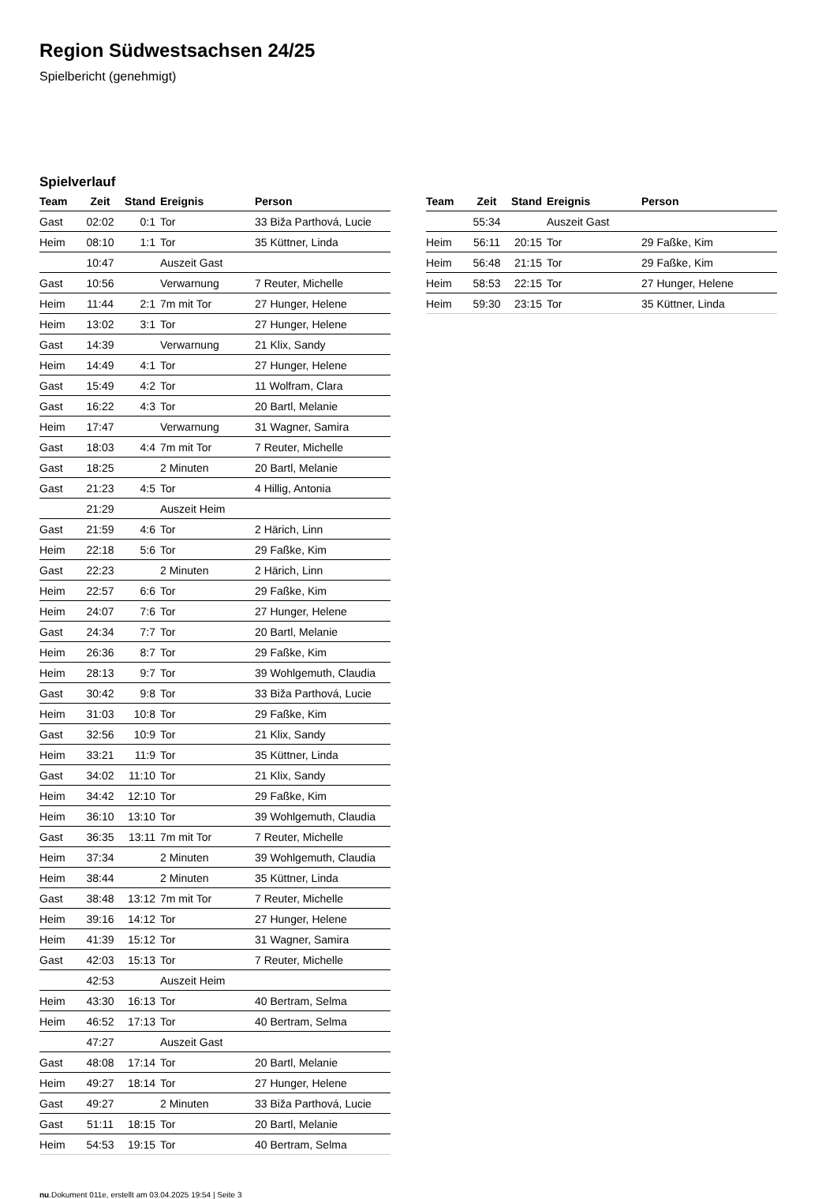Region Südwestsachsen 24/25
Spielbericht (genehmigt)
Spielverlauf
| Team | Zeit | Stand | Ereignis | Person |
| --- | --- | --- | --- | --- |
| Gast | 02:02 | 0:1 | Tor | 33 Biža Parthová, Lucie |
| Heim | 08:10 | 1:1 | Tor | 35 Küttner, Linda |
| | 10:47 | | Auszeit Gast | |
| Gast | 10:56 | | Verwarnung | 7 Reuter, Michelle |
| Heim | 11:44 | 2:1 | 7m mit Tor | 27 Hunger, Helene |
| Heim | 13:02 | 3:1 | Tor | 27 Hunger, Helene |
| Gast | 14:39 | | Verwarnung | 21 Klix, Sandy |
| Heim | 14:49 | 4:1 | Tor | 27 Hunger, Helene |
| Gast | 15:49 | 4:2 | Tor | 11 Wolfram, Clara |
| Gast | 16:22 | 4:3 | Tor | 20 Bartl, Melanie |
| Heim | 17:47 | | Verwarnung | 31 Wagner, Samira |
| Gast | 18:03 | 4:4 | 7m mit Tor | 7 Reuter, Michelle |
| Gast | 18:25 | | 2 Minuten | 20 Bartl, Melanie |
| Gast | 21:23 | 4:5 | Tor | 4 Hillig, Antonia |
| | 21:29 | | Auszeit Heim | |
| Gast | 21:59 | 4:6 | Tor | 2 Härich, Linn |
| Heim | 22:18 | 5:6 | Tor | 29 Faßke, Kim |
| Gast | 22:23 | | 2 Minuten | 2 Härich, Linn |
| Heim | 22:57 | 6:6 | Tor | 29 Faßke, Kim |
| Heim | 24:07 | 7:6 | Tor | 27 Hunger, Helene |
| Gast | 24:34 | 7:7 | Tor | 20 Bartl, Melanie |
| Heim | 26:36 | 8:7 | Tor | 29 Faßke, Kim |
| Heim | 28:13 | 9:7 | Tor | 39 Wohlgemuth, Claudia |
| Gast | 30:42 | 9:8 | Tor | 33 Biža Parthová, Lucie |
| Heim | 31:03 | 10:8 | Tor | 29 Faßke, Kim |
| Gast | 32:56 | 10:9 | Tor | 21 Klix, Sandy |
| Heim | 33:21 | 11:9 | Tor | 35 Küttner, Linda |
| Gast | 34:02 | 11:10 | Tor | 21 Klix, Sandy |
| Heim | 34:42 | 12:10 | Tor | 29 Faßke, Kim |
| Heim | 36:10 | 13:10 | Tor | 39 Wohlgemuth, Claudia |
| Gast | 36:35 | 13:11 | 7m mit Tor | 7 Reuter, Michelle |
| Heim | 37:34 | | 2 Minuten | 39 Wohlgemuth, Claudia |
| Heim | 38:44 | | 2 Minuten | 35 Küttner, Linda |
| Gast | 38:48 | 13:12 | 7m mit Tor | 7 Reuter, Michelle |
| Heim | 39:16 | 14:12 | Tor | 27 Hunger, Helene |
| Heim | 41:39 | 15:12 | Tor | 31 Wagner, Samira |
| Gast | 42:03 | 15:13 | Tor | 7 Reuter, Michelle |
| | 42:53 | | Auszeit Heim | |
| Heim | 43:30 | 16:13 | Tor | 40 Bertram, Selma |
| Heim | 46:52 | 17:13 | Tor | 40 Bertram, Selma |
| | 47:27 | | Auszeit Gast | |
| Gast | 48:08 | 17:14 | Tor | 20 Bartl, Melanie |
| Heim | 49:27 | 18:14 | Tor | 27 Hunger, Helene |
| Gast | 49:27 | | 2 Minuten | 33 Biža Parthová, Lucie |
| Gast | 51:11 | 18:15 | Tor | 20 Bartl, Melanie |
| Heim | 54:53 | 19:15 | Tor | 40 Bertram, Selma |
| Team | Zeit | Stand | Ereignis | Person |
| --- | --- | --- | --- | --- |
| | 55:34 | | Auszeit Gast | |
| Heim | 56:11 | 20:15 | Tor | 29 Faßke, Kim |
| Heim | 56:48 | 21:15 | Tor | 29 Faßke, Kim |
| Heim | 58:53 | 22:15 | Tor | 27 Hunger, Helene |
| Heim | 59:30 | 23:15 | Tor | 35 Küttner, Linda |
nu.Dokument 011e, erstellt am 03.04.2025 19:54 | Seite 3